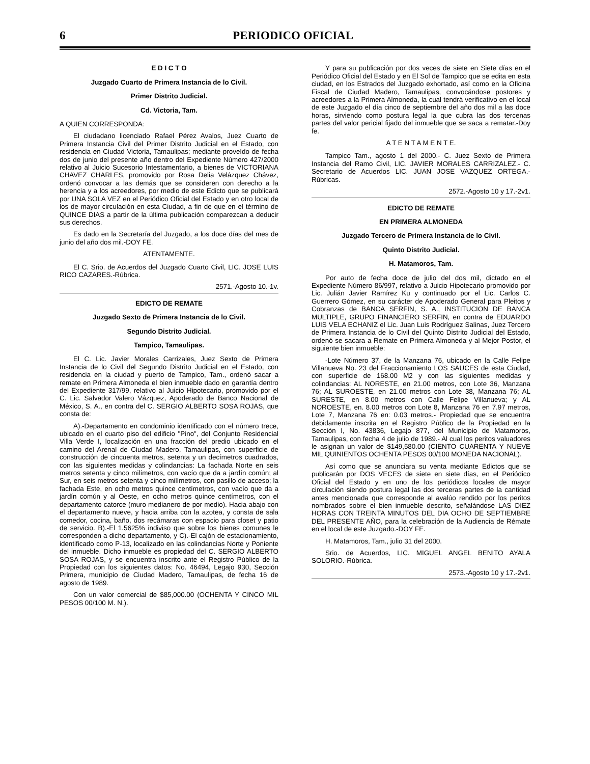6 PERIODICO OFICIAL
E D I C T O
Juzgado Cuarto de Primera Instancia de lo Civil.
Primer Distrito Judicial.
Cd. Victoria, Tam.
A QUIEN CORRESPONDA:
El ciudadano licenciado Rafael Pérez Avalos, Juez Cuarto de Primera Instancia Civil del Primer Distrito Judicial en el Estado, con residencia en Ciudad Victoria, Tamaulipas; mediante proveído de fecha dos de junio del presente año dentro del Expediente Número 427/2000 relativo al Juicio Sucesorio Intestamentario, a bienes de VICTORIANA CHAVEZ CHARLES, promovido por Rosa Delia Velázquez Chávez, ordenó convocar a las demás que se consideren con derecho a la herencia y a los acreedores, por medio de este Edicto que se publicará por UNA SOLA VEZ en el Periódico Oficial del Estado y en otro local de los de mayor circulación en esta Ciudad, a fin de que en el término de QUINCE DIAS a partir de la última publicación comparezcan a deducir sus derechos.
Es dado en la Secretaría del Juzgado, a los doce días del mes de junio del año dos mil.-DOY FE.
ATENTAMENTE.
El C. Srio. de Acuerdos del Juzgado Cuarto Civil, LIC. JOSE LUIS RICO CAZARES.-Rúbrica.
2571.-Agosto 10.-1v.
EDICTO DE REMATE
Juzgado Sexto de Primera Instancia de lo Civil.
Segundo Distrito Judicial.
Tampico, Tamaulipas.
El C. Lic. Javier Morales Carrizales, Juez Sexto de Primera Instancia de lo Civil del Segundo Distrito Judicial en el Estado, con residencia en la ciudad y puerto de Tampico, Tam., ordenó sacar a remate en Primera Almoneda el bien inmueble dado en garantía dentro del Expediente 317/99, relativo al Juicio Hipotecario, promovido por el C. Lic. Salvador Valero Vázquez, Apoderado de Banco Nacional de México, S. A., en contra del C. SERGIO ALBERTO SOSA ROJAS, que consta de:
A).-Departamento en condominio identificado con el número trece, ubicado en el cuarto piso del edificio "Pino", del Conjunto Residencial Villa Verde I, localización en una fracción del predio ubicado en el camino del Arenal de Ciudad Madero, Tamaulipas, con superficie de construcción de cincuenta metros, setenta y un decímetros cuadrados, con las siguientes medidas y colindancias: La fachada Norte en seis metros setenta y cinco milímetros, con vacío que da a jardín común; al Sur, en seis metros setenta y cinco milímetros, con pasillo de acceso; la fachada Este, en ocho metros quince centímetros, con vacío que da a jardín común y al Oeste, en ocho metros quince centímetros, con el departamento catorce (muro medianero de por medio). Hacia abajo con el departamento nueve, y hacia arriba con la azotea, y consta de sala comedor, cocina, baño, dos recámaras con espacio para closet y patio de servicio. B).-El 1.5625% indiviso que sobre los bienes comunes le corresponden a dicho departamento, y C).-El cajón de estacionamiento, identificado como P-13, localizado en las colindancias Norte y Poniente del inmueble. Dicho inmueble es propiedad del C. SERGIO ALBERTO SOSA ROJAS, y se encuentra inscrito ante el Registro Público de la Propiedad con los siguientes datos: No. 46494, Legajo 930, Sección Primera, municipio de Ciudad Madero, Tamaulipas, de fecha 16 de agosto de 1989.
Con un valor comercial de $85,000.00 (OCHENTA Y CINCO MIL PESOS 00/100 M. N.).
Y para su publicación por dos veces de siete en Siete días en el Periódico Oficial del Estado y en El Sol de Tampico que se edita en esta ciudad, en los Estrados del Juzgado exhortado, así como en la Oficina Fiscal de Ciudad Madero, Tamaulipas, convocándose postores y acreedores a la Primera Almoneda, la cual tendrá verificativo en el local de este Juzgado el día cinco de septiembre del año dos mil a las doce horas, sirviendo como postura legal la que cubra las dos tercenas partes del valor pericial fijado del inmueble que se saca a rematar.-Doy fe.
A T E N T A M E N T E.
Tampico Tam., agosto 1 del 2000.- C. Juez Sexto de Primera Instancia del Ramo Civil, LIC. JAVIER MORALES CARRIZALEZ.- C. Secretario de Acuerdos LIC. JUAN JOSE VAZQUEZ ORTEGA.-Rúbricas.
2572.-Agosto 10 y 17.-2v1.
EDICTO DE REMATE
EN PRIMERA ALMONEDA
Juzgado Tercero de Primera Instancia de lo Civil.
Quinto Distrito Judicial.
H. Matamoros, Tam.
Por auto de fecha doce de julio del dos mil, dictado en el Expediente Número 86/997, relativo a Juicio Hipotecario promovido por Lic. Julián Javier Ramírez Ku y continuado por el Lic. Carlos C. Guerrero Gómez, en su carácter de Apoderado General para Pleitos y Cobranzas de BANCA SERFIN, S. A., INSTITUCION DE BANCA MULTIPLE, GRUPO FINANCIERO SERFIN, en contra de EDUARDO LUIS VELA ECHANIZ el Lic. Juan Luis Rodríguez Salinas, Juez Tercero de Primera Instancia de lo Civil del Quinto Distrito Judicial del Estado, ordenó se sacara a Remate en Primera Almoneda y al Mejor Postor, el siguiente bien inmueble:
-Lote Número 37, de la Manzana 76, ubicado en la Calle Felipe Villanueva No. 23 del Fraccionamiento LOS SAUCES de esta Ciudad, con superficie de 168.00 M2 y con las siguientes medidas y colindancias: AL NORESTE, en 21.00 metros, con Lote 36, Manzana 76; AL SUROESTE, en 21.00 metros con Lote 38, Manzana 76; AL SURESTE, en 8.00 metros con Calle Felipe Villanueva; y AL NOROESTE, en. 8.00 metros con Lote 8, Manzana 76 en 7.97 metros, Lote 7, Manzana 76 en: 0.03 metros.- Propiedad que se encuentra debidamente inscrita en el Registro Público de la Propiedad en la Sección I, No. 43836, Legajo 877, del Municipio de Matamoros, Tamaulipas, con fecha 4 de julio de 1989.- Al cual los peritos valuadores le asignan un valor de $149,580.00 (CIENTO CUARENTA Y NUEVE MIL QUINIENTOS OCHENTA PESOS 00/100 MONEDA NACIONAL).
Así como que se anunciara su venta mediante Edictos que se publicarán por DOS VECES de siete en siete días, en el Periódico Oficial del Estado y en uno de los periódicos locales de mayor circulación siendo postura legal las dos terceras partes de la cantidad antes mencionada que corresponde al avalúo rendido por los peritos nombrados sobre el bien inmueble descrito, señalándose LAS DIEZ HORAS CON TREINTA MINUTOS DEL DIA OCHO DE SEPTIEMBRE DEL PRESENTE AÑO, para la celebración de la Audiencia de Rémate en el local de este Juzgado.-DOY FE.
H. Matamoros, Tam., julio 31 del 2000.
Srio. de Acuerdos, LIC. MIGUEL ANGEL BENITO AYALA SOLORIO.-Rúbrica.
2573.-Agosto 10 y 17.-2v1.